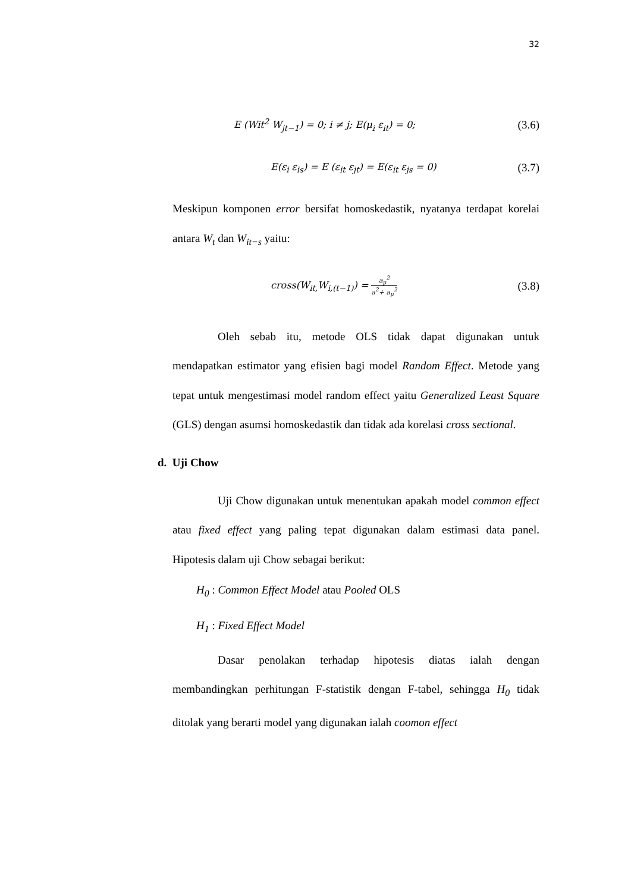32
E (Wit<sup>2</sup> W<sub>jt−1</sub>) = 0; i ≠ j; E(μ<sub>i</sub> ε<sub>it</sub>) = 0; (3.6)
E(ε<sub>i</sub> ε<sub>is</sub>) = E (ε<sub>it</sub> ε<sub>jt</sub>) = E(ε<sub>it</sub> ε<sub>js</sub> = 0) (3.7)
Meskipun komponen error bersifat homoskedastik, nyatanya terdapat korelai antara W<sub>t</sub> dan W<sub>it−s</sub> yaitu:
cross(W<sub>it,</sub>W<sub>i,(t−1)</sub>) = a<sub>μ</sub><sup>2</sup> a<sup>2</sup>+ a<sub>μ</sub><sup>2</sup> (3.8)
Oleh sebab itu, metode OLS tidak dapat digunakan untuk mendapatkan estimator yang efisien bagi model Random Effect. Metode yang tepat untuk mengestimasi model random effect yaitu Generalized Least Square (GLS) dengan asumsi homoskedastik dan tidak ada korelasi cross sectional.
d. Uji Chow
Uji Chow digunakan untuk menentukan apakah model common effect atau fixed effect yang paling tepat digunakan dalam estimasi data panel. Hipotesis dalam uji Chow sebagai berikut:
H<sub>0</sub> : Common Effect Model atau Pooled OLS
H<sub>1</sub> : Fixed Effect Model
Dasar penolakan terhadap hipotesis diatas ialah dengan membandingkan perhitungan F-statistik dengan F-tabel, sehingga H<sub>0</sub> tidak ditolak yang berarti model yang digunakan ialah coomon effect